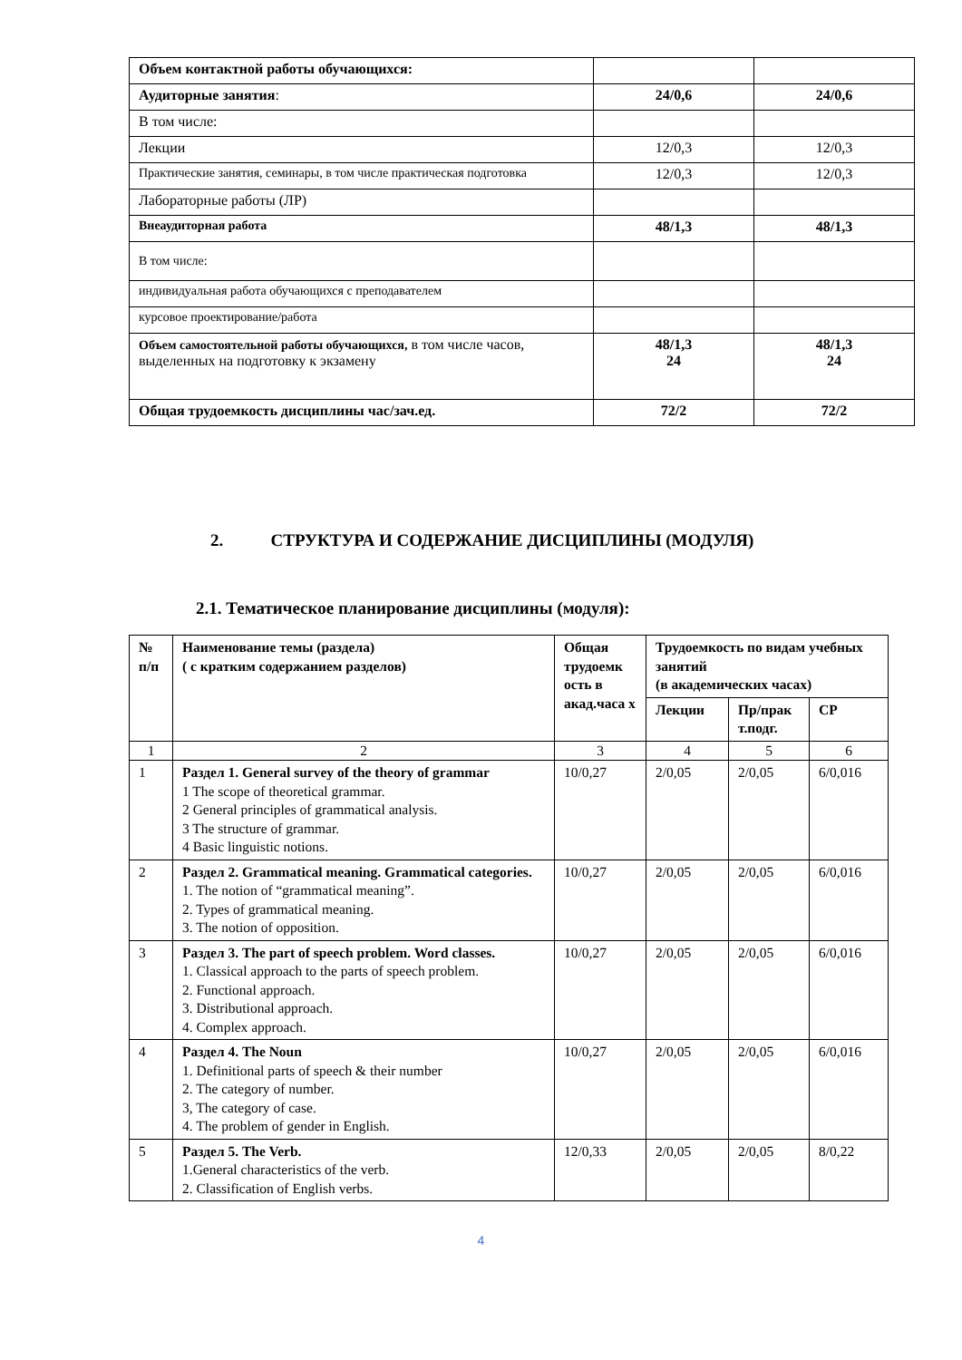| Объем контактной работы обучающихся: | | |
| Аудиторные занятия : | 24/0,6 | 24/0,6 |
| В том числе: | | |
| Лекции | 12/0,3 | 12/0,3 |
| Практические занятия, семинары, в том числе практическая подготовка | 12/0,3 | 12/0,3 |
| Лабораторные работы (ЛР) | | |
| Внеаудиторная работа | 48/1,3 | 48/1,3 |
| В том числе: | | |
| индивидуальная работа обучающихся с преподавателем | | |
| курсовое проектирование/работа | | |
| Объем самостоятельной работы обучающихся, в том числе часов, выделенных на подготовку к экзамену | 48/1,3 24 | 48/1,3 24 |
| Общая трудоемкость дисциплины час/зач.ед. | 72/2 | 72/2 |
2. СТРУКТУРА И СОДЕРЖАНИЕ ДИСЦИПЛИНЫ (МОДУЛЯ)
2.1. Тематическое планирование дисциплины (модуля):
| № п/п | Наименование темы (раздела) ( с кратким содержанием разделов) | Общая трудоемк ость в акад.часа х | Трудоемкость по видам учебных занятий (в академических часах) | | |
| --- | --- | --- | --- | --- | --- |
| | | | Лекции | Пр/прак т.подг. | СР |
| 1 | 2 | 3 | 4 | 5 | 6 |
| 1 | Раздел 1. General survey of the theory of grammar 1 The scope of theoretical grammar. 2 General principles of grammatical analysis. 3 The structure of grammar. 4 Basic linguistic notions. | 10/0,27 | 2/0,05 | 2/0,05 | 6/0,016 |
| 2 | Раздел 2. Grammatical meaning. Grammatical categories. 1. The notion of “grammatical meaning”. 2. Types of grammatical meaning. 3. The notion of opposition. | 10/0,27 | 2/0,05 | 2/0,05 | 6/0,016 |
| 3 | Раздел 3. The part of speech problem. Word classes. 1. Classical approach to the parts of speech problem. 2. Functional approach. 3. Distributional approach. 4. Complex approach. | 10/0,27 | 2/0,05 | 2/0,05 | 6/0,016 |
| 4 | Раздел 4. The Noun 1. Definitional parts of speech & their number 2. The category of number. 3, The category of case. 4. The problem of gender in English. | 10/0,27 | 2/0,05 | 2/0,05 | 6/0,016 |
| 5 | Раздел 5. The Verb. 1.General characteristics of the verb. 2. Classification of English verbs. | 12/0,33 | 2/0,05 | 2/0,05 | 8/0,22 |
4